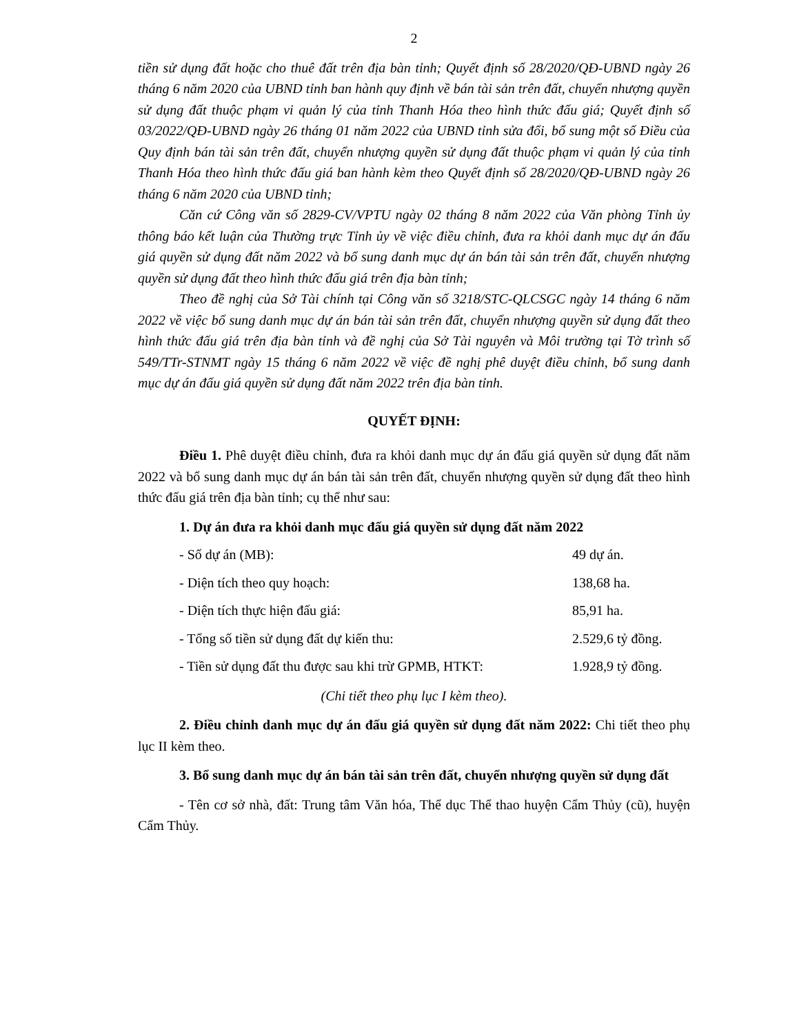2
tiền sử dụng đất hoặc cho thuê đất trên địa bàn tỉnh; Quyết định số 28/2020/QĐ-UBND ngày 26 tháng 6 năm 2020 của UBND tỉnh ban hành quy định về bán tài sản trên đất, chuyển nhượng quyền sử dụng đất thuộc phạm vi quản lý của tỉnh Thanh Hóa theo hình thức đấu giá; Quyết định số 03/2022/QĐ-UBND ngày 26 tháng 01 năm 2022 của UBND tỉnh sửa đổi, bổ sung một số Điều của Quy định bán tài sản trên đất, chuyển nhượng quyền sử dụng đất thuộc phạm vi quản lý của tỉnh Thanh Hóa theo hình thức đấu giá ban hành kèm theo Quyết định số 28/2020/QĐ-UBND ngày 26 tháng 6 năm 2020 của UBND tỉnh;
Căn cứ Công văn số 2829-CV/VPTU ngày 02 tháng 8 năm 2022 của Văn phòng Tỉnh ủy thông báo kết luận của Thường trực Tỉnh ủy về việc điều chỉnh, đưa ra khỏi danh mục dự án đấu giá quyền sử dụng đất năm 2022 và bổ sung danh mục dự án bán tài sản trên đất, chuyển nhượng quyền sử dụng đất theo hình thức đấu giá trên địa bàn tỉnh;
Theo đề nghị của Sở Tài chính tại Công văn số 3218/STC-QLCSGC ngày 14 tháng 6 năm 2022 về việc bổ sung danh mục dự án bán tài sản trên đất, chuyển nhượng quyền sử dụng đất theo hình thức đấu giá trên địa bàn tỉnh và đề nghị của Sở Tài nguyên và Môi trường tại Tờ trình số 549/TTr-STNMT ngày 15 tháng 6 năm 2022 về việc đề nghị phê duyệt điều chỉnh, bổ sung danh mục dự án đấu giá quyền sử dụng đất năm 2022 trên địa bàn tỉnh.
QUYẾT ĐỊNH:
Điều 1. Phê duyệt điều chỉnh, đưa ra khỏi danh mục dự án đấu giá quyền sử dụng đất năm 2022 và bổ sung danh mục dự án bán tài sản trên đất, chuyển nhượng quyền sử dụng đất theo hình thức đấu giá trên địa bàn tỉnh; cụ thể như sau:
1. Dự án đưa ra khỏi danh mục đấu giá quyền sử dụng đất năm 2022
- Số dự án (MB): 49 dự án.
- Diện tích theo quy hoạch: 138,68 ha.
- Diện tích thực hiện đấu giá: 85,91 ha.
- Tổng số tiền sử dụng đất dự kiến thu: 2.529,6 tỷ đồng.
- Tiền sử dụng đất thu được sau khi trừ GPMB, HTKT: 1.928,9 tỷ đồng.
(Chi tiết theo phụ lục I kèm theo).
2. Điều chỉnh danh mục dự án đấu giá quyền sử dụng đất năm 2022: Chi tiết theo phụ lục II kèm theo.
3. Bổ sung danh mục dự án bán tài sản trên đất, chuyển nhượng quyền sử dụng đất
- Tên cơ sở nhà, đất: Trung tâm Văn hóa, Thể dục Thể thao huyện Cẩm Thủy (cũ), huyện Cẩm Thủy.